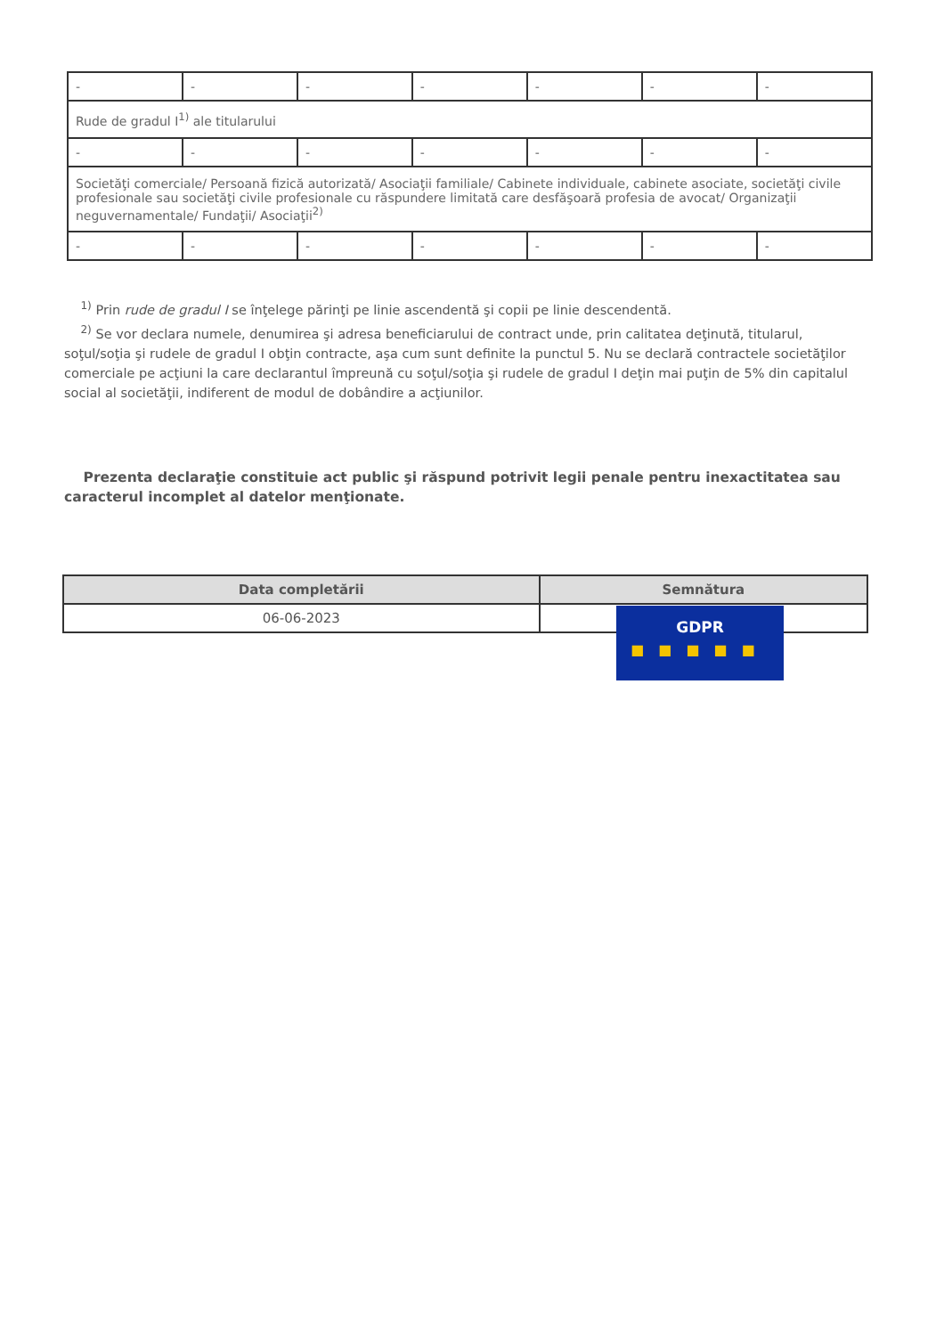| - | - | - | - | - | - | - |
| Rude de gradul I<sup>1)</sup> ale titularului | | | | | | |
| - | - | - | - | - | - | - |
| Societăţi comerciale/ Persoană fizică autorizată/ Asociaţii familiale/ Cabinete individuale, cabinete asociate, societăţi civile profesionale sau societăţi civile profesionale cu răspundere limitată care desfăşoară profesia de avocat/ Organizaţii neguvernamentale/ Fundaţii/ Asociaţii<sup>2)</sup> | | | | | | |
| - | - | - | - | - | - | - |
<sup>1)</sup> Prin rude de gradul I se înţelege părinţi pe linie ascendentă şi copii pe linie descendentă.
<sup>2)</sup> Se vor declara numele, denumirea şi adresa beneficiarului de contract unde, prin calitatea deţinută, titularul, soţul/soţia şi rudele de gradul I obţin contracte, aşa cum sunt definite la punctul 5. Nu se declară contractele societăţilor comerciale pe acţiuni la care declarantul împreună cu soţul/soţia şi rudele de gradul I deţin mai puţin de 5% din capitalul social al societăţii, indiferent de modul de dobândire a acţiunilor.
Prezenta declaraţie constituie act public şi răspund potrivit legii penale pentru inexactitatea sau caracterul incomplet al datelor menţionate.
| Data completării | Semnătura |
| --- | --- |
| 06-06-2023 | |
GDPR
■■■■■